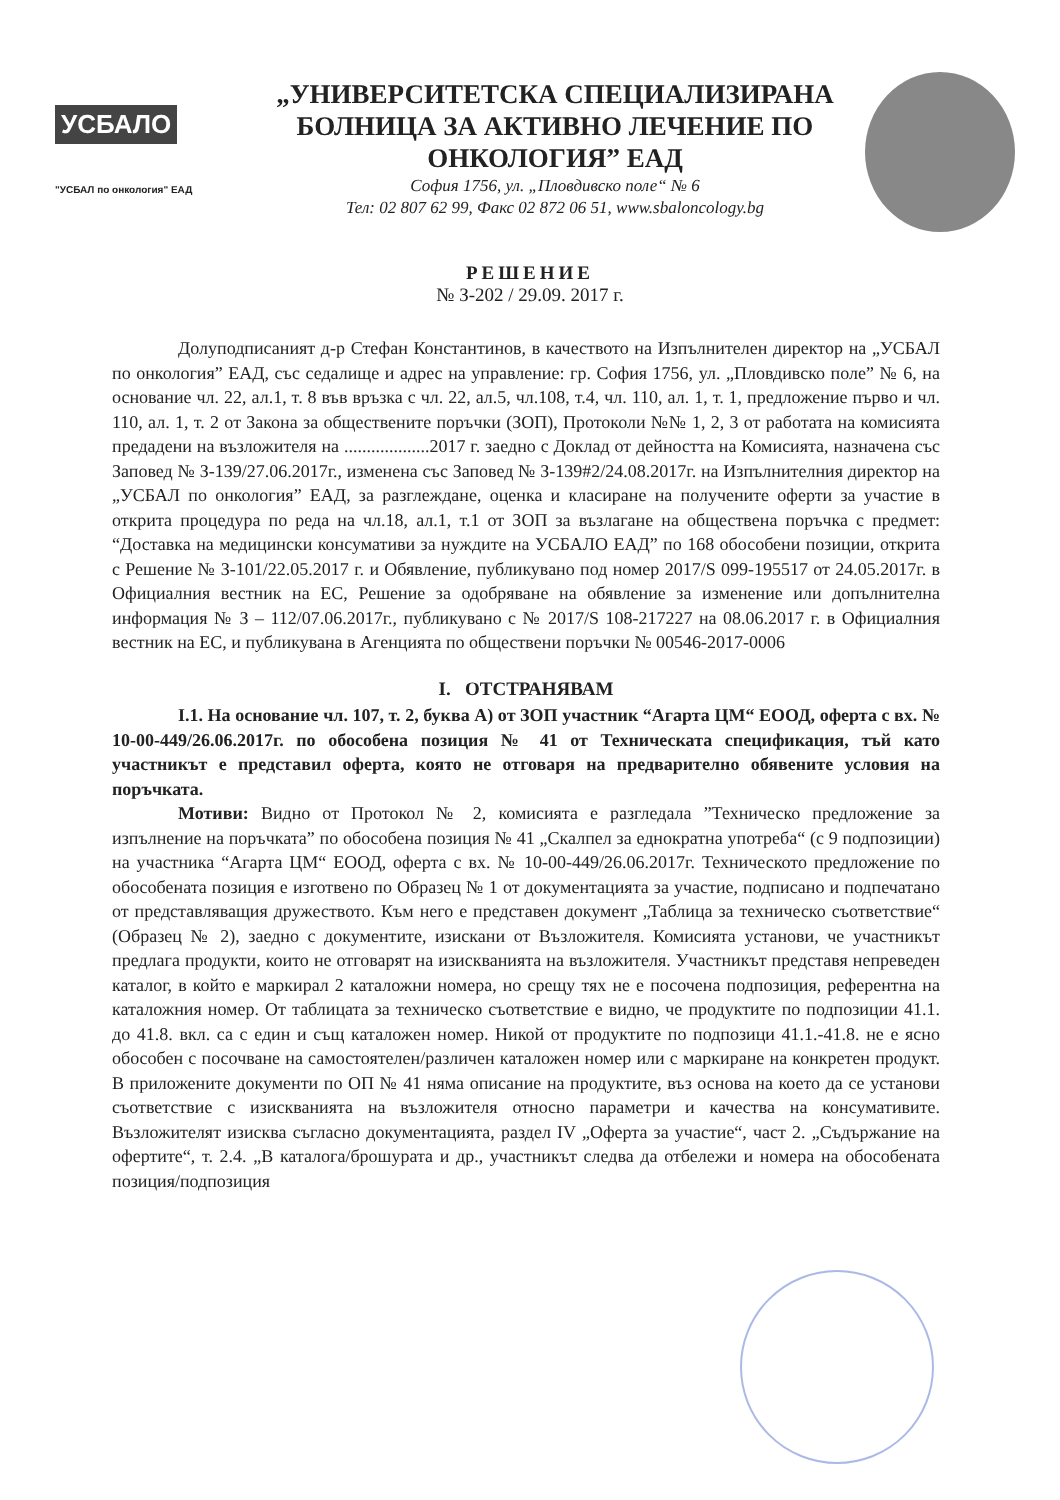УСБАЛО
"УСБАЛ по онкология" ЕАД
„УНИВЕРСИТЕТСКА СПЕЦИАЛИЗИРАНА
БОЛНИЦА ЗА АКТИВНО ЛЕЧЕНИЕ ПО
ОНКОЛОГИЯ” ЕАД
София 1756, ул. „Пловдивско поле“ № 6
Тел: 02 807 62 99, Факс 02 872 06 51, www.sbaloncology.bg
РЕШЕНИЕ
№ З-202 / 29.09. 2017 г.
Долуподписаният д-р Стефан Константинов, в качеството на Изпълнителен директор на „УСБАЛ по онкология” ЕАД, със седалище и адрес на управление: гр. София 1756, ул. „Пловдивско поле” № 6, на основание чл. 22, ал.1, т. 8 във връзка с чл. 22, ал.5, чл.108, т.4, чл. 110, ал. 1, т. 1, предложение първо и чл. 110, ал. 1, т. 2 от Закона за обществените поръчки (ЗОП), Протоколи №№ 1, 2, 3 от работата на комисията предадени на възложителя на ...................2017 г. заедно с Доклад от дейността на Комисията, назначена със Заповед № З-139/27.06.2017г., изменена със Заповед № З-139#2/24.08.2017г. на Изпълнителния директор на „УСБАЛ по онкология” ЕАД, за разглеждане, оценка и класиране на получените оферти за участие в открита процедура по реда на чл.18, ал.1, т.1 от ЗОП за възлагане на обществена поръчка с предмет: “Доставка на медицински консумативи за нуждите на УСБАЛО ЕАД” по 168 обособени позиции, открита с Решение № З-101/22.05.2017 г. и Обявление, публикувано под номер 2017/S 099-195517 от 24.05.2017г. в Официалния вестник на ЕС, Решение за одобряване на обявление за изменение или допълнителна информация № З – 112/07.06.2017г., публикувано с № 2017/S 108-217227 на 08.06.2017 г. в Официалния вестник на ЕС, и публикувана в Агенцията по обществени поръчки № 00546-2017-0006
I. ОТСТРАНЯВАМ
І.1. На основание чл. 107, т. 2, буква А) от ЗОП участник “Агарта ЦМ“ ЕООД, оферта с вх. № 10-00-449/26.06.2017г. по обособена позиция № 41 от Техническата спецификация, тъй като участникът е представил оферта, която не отговаря на предварително обявените условия на поръчката.
Мотиви: Видно от Протокол № 2, комисията е разгледала ”Техническо предложение за изпълнение на поръчката” по обособена позиция № 41 „Скалпел за еднократна употреба“ (с 9 подпозиции) на участника “Агарта ЦМ“ ЕООД, оферта с вх. № 10-00-449/26.06.2017г. Техническото предложение по обособената позиция е изготвено по Образец № 1 от документацията за участие, подписано и подпечатано от представляващия дружеството. Към него е представен документ „Таблица за техническо съответствие“ (Образец № 2), заедно с документите, изискани от Възложителя. Комисията установи, че участникът предлага продукти, които не отговарят на изискванията на възложителя. Участникът представя непреведен каталог, в който е маркирал 2 каталожни номера, но срещу тях не е посочена подпозиция, референтна на каталожния номер. От таблицата за техническо съответствие е видно, че продуктите по подпозиции 41.1. до 41.8. вкл. са с един и същ каталожен номер. Никой от продуктите по подпозици 41.1.-41.8. не е ясно обособен с посочване на самостоятелен/различен каталожен номер или с маркиране на конкретен продукт. В приложените документи по ОП № 41 няма описание на продуктите, въз основа на което да се установи съответствие с изискванията на възложителя относно параметри и качества на консумативите. Възложителят изисква съгласно документацията, раздел IV „Оферта за участие“, част 2. „Съдържание на офертите“, т. 2.4. „В каталога/брошурата и др., участникът следва да отбележи и номера на обособената позиция/подпозиция